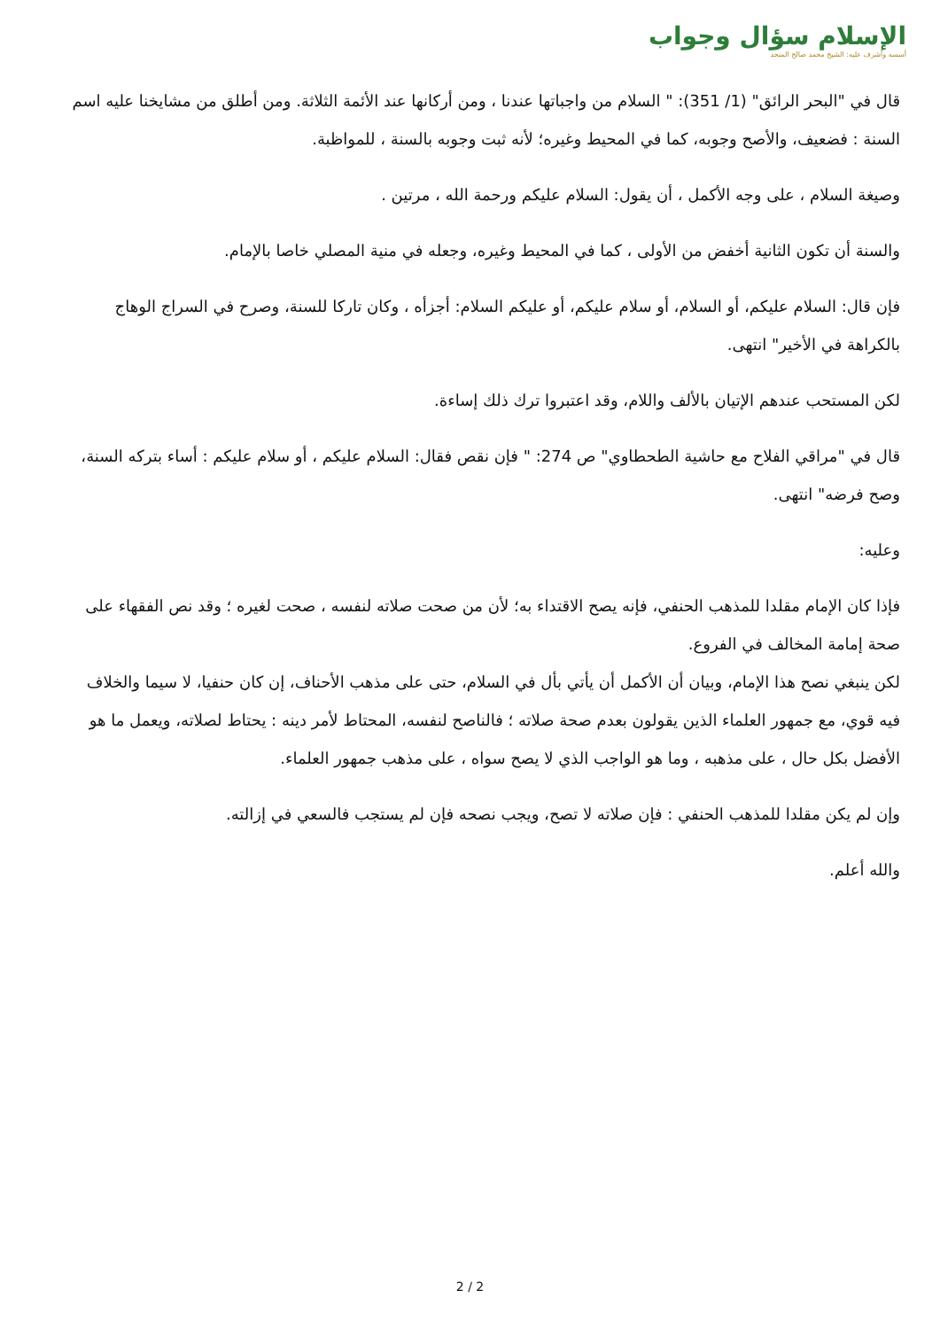الإسلام سؤال وجواب
أسسه وأشرف عليه: الشيخ محمد صالح المنجد
قال في "البحر الرائق" (1/ 351): " السلام من واجباتها عندنا ، ومن أركانها عند الأئمة الثلاثة. ومن أطلق من مشايخنا عليه اسم السنة : فضعيف، والأصح وجوبه، كما في المحيط وغيره؛ لأنه ثبت وجوبه بالسنة ، للمواظبة.
وصيغة السلام ، على وجه الأكمل ، أن يقول: السلام عليكم ورحمة الله ، مرتين .
والسنة أن تكون الثانية أخفض من الأولى ، كما في المحيط وغيره، وجعله في منية المصلي خاصا بالإمام.
فإن قال: السلام عليكم، أو السلام، أو سلام عليكم، أو عليكم السلام: أجزأه ، وكان تاركا للسنة، وصرح في السراج الوهاج بالكراهة في الأخير" انتهى.
لكن المستحب عندهم الإتيان بالألف واللام، وقد اعتبروا ترك ذلك إساءة.
قال في "مراقي الفلاح مع حاشية الطحطاوي" ص 274: " فإن نقص فقال: السلام عليكم ، أو سلام عليكم : أساء بتركه السنة، وصح فرضه" انتهى.
وعليه:
فإذا كان الإمام مقلدا للمذهب الحنفي، فإنه يصح الاقتداء به؛ لأن من صحت صلاته لنفسه ، صحت لغيره ؛ وقد نص الفقهاء على صحة إمامة المخالف في الفروع.
لكن ينبغي نصح هذا الإمام، وبيان أن الأكمل أن يأتي بأل في السلام، حتى على مذهب الأحناف، إن كان حنفيا، لا سيما والخلاف فيه قوي، مع جمهور العلماء الذين يقولون بعدم صحة صلاته ؛ فالناصح لنفسه، المحتاط لأمر دينه : يحتاط لصلاته، ويعمل ما هو الأفضل بكل حال ، على مذهبه ، وما هو الواجب الذي لا يصح سواه ، على مذهب جمهور العلماء.
وإن لم يكن مقلدا للمذهب الحنفي : فإن صلاته لا تصح، ويجب نصحه فإن لم يستجب فالسعي في إزالته.
والله أعلم.
2 / 2